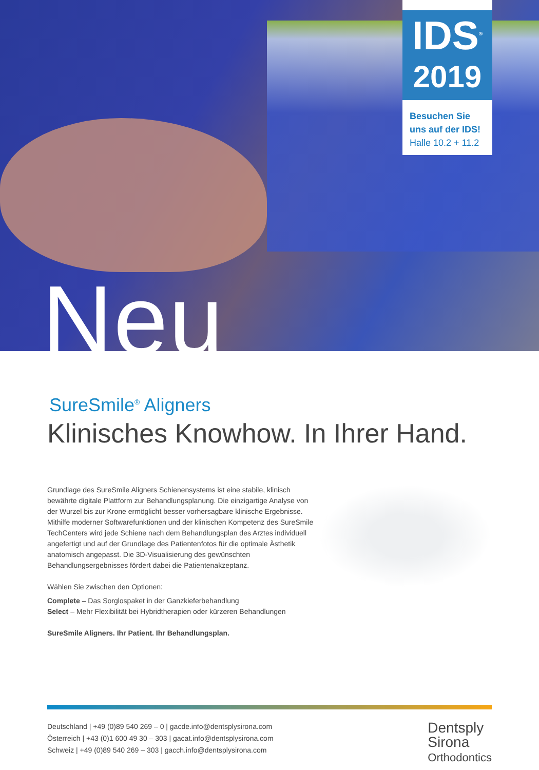Neu
IDS<sup>®</sup>
2019
Besuchen Sie uns auf der IDS!
Halle 10.2 + 11.2
SureSmile<sup>®</sup> Aligners
Klinisches Knowhow. In Ihrer Hand.
Grundlage des SureSmile Aligners Schienensystems ist eine stabile, klinisch bewährte digitale Plattform zur Behandlungsplanung. Die einzigartige Analyse von der Wurzel bis zur Krone ermöglicht besser vorhersagbare klinische Ergebnisse. Mithilfe moderner Softwarefunktionen und der klinischen Kompetenz des SureSmile TechCenters wird jede Schiene nach dem Behandlungsplan des Arztes individuell angefertigt und auf der Grundlage des Patientenfotos für die optimale Ästhetik anatomisch angepasst. Die 3D-Visualisierung des gewünschten Behandlungsergebnisses fördert dabei die Patientenakzeptanz.
Wählen Sie zwischen den Optionen:
Complete – Das Sorglospaket in der Ganzkieferbehandlung
Select – Mehr Flexibilität bei Hybridtherapien oder kürzeren Behandlungen
SureSmile Aligners. Ihr Patient. Ihr Behandlungsplan.
Deutschland | +49 (0)89 540 269 – 0 | gacde.info@dentsplysirona.com
Österreich | +43 (0)1 600 49 30 – 303 | gacat.info@dentsplysirona.com
Schweiz | +49 (0)89 540 269 – 303 | gacch.info@dentsplysirona.com
Dentsply
Sirona
Orthodontics